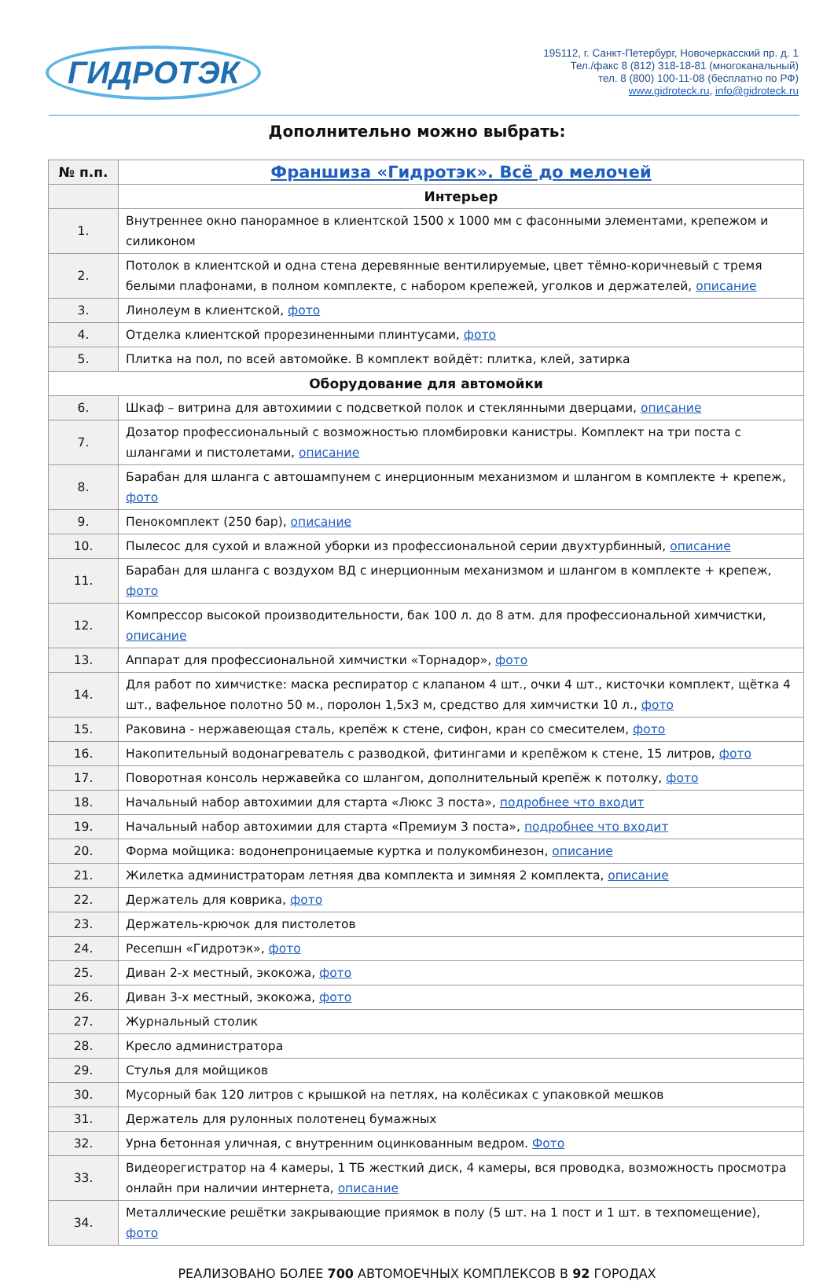ГИДРОТЭК
195112, г. Санкт-Петербург, Новочеркасский пр. д. 1
Тел./факс 8 (812) 318-18-81 (многоканальный)
тел. 8 (800) 100-11-08 (бесплатно по РФ)
www.gidroteck.ru, info@gidroteck.ru
Дополнительно можно выбрать:
| № п.п. | Франшиза «Гидротэк». Всё до мелочей |
| --- | --- |
| | Интерьер |
| 1. | Внутреннее окно панорамное в клиентской 1500 х 1000 мм с фасонными элементами, крепежом и силиконом |
| 2. | Потолок в клиентской и одна стена деревянные вентилируемые, цвет тёмно-коричневый с тремя белыми плафонами, в полном комплекте, с набором крепежей, уголков и держателей, описание |
| 3. | Линолеум в клиентской, фото |
| 4. | Отделка клиентской прорезиненными плинтусами, фото |
| 5. | Плитка на пол, по всей автомойке. В комплект войдёт: плитка, клей, затирка |
| Оборудование для автомойки | |
| 6. | Шкаф – витрина для автохимии с подсветкой полок и стеклянными дверцами, описание |
| 7. | Дозатор профессиональный с возможностью пломбировки канистры. Комплект на три поста с шлангами и пистолетами, описание |
| 8. | Барабан для шланга с автошампунем с инерционным механизмом и шлангом в комплекте + крепеж, фото |
| 9. | Пенокомплект (250 бар), описание |
| 10. | Пылесос для сухой и влажной уборки из профессиональной серии двухтурбинный, описание |
| 11. | Барабан для шланга с воздухом ВД с инерционным механизмом и шлангом в комплекте + крепеж, фото |
| 12. | Компрессор высокой производительности, бак 100 л. до 8 атм. для профессиональной химчистки, описание |
| 13. | Аппарат для профессиональной химчистки «Торнадор», фото |
| 14. | Для работ по химчистке: маска респиратор с клапаном 4 шт., очки 4 шт., кисточки комплект, щётка 4 шт., вафельное полотно 50 м., поролон 1,5х3 м, средство для химчистки 10 л., фото |
| 15. | Раковина - нержавеющая сталь, крепёж к стене, сифон, кран со смесителем, фото |
| 16. | Накопительный водонагреватель с разводкой, фитингами и крепёжом к стене, 15 литров, фото |
| 17. | Поворотная консоль нержавейка со шлангом, дополнительный крепёж к потолку, фото |
| 18. | Начальный набор автохимии для старта «Люкс 3 поста», подробнее что входит |
| 19. | Начальный набор автохимии для старта «Премиум 3 поста», подробнее что входит |
| 20. | Форма мойщика: водонепроницаемые куртка и полукомбинезон, описание |
| 21. | Жилетка администраторам летняя два комплекта и зимняя 2 комплекта, описание |
| 22. | Держатель для коврика, фото |
| 23. | Держатель-крючок для пистолетов |
| 24. | Ресепшн «Гидротэк», фото |
| 25. | Диван 2-х местный, экокожа, фото |
| 26. | Диван 3-х местный, экокожа, фото |
| 27. | Журнальный столик |
| 28. | Кресло администратора |
| 29. | Стулья для мойщиков |
| 30. | Мусорный бак 120 литров с крышкой на петлях, на колёсиках с упаковкой мешков |
| 31. | Держатель для рулонных полотенец бумажных |
| 32. | Урна бетонная уличная, с внутренним оцинкованным ведром. Фото |
| 33. | Видеорегистратор на 4 камеры, 1 ТБ жесткий диск, 4 камеры, вся проводка, возможность просмотра онлайн при наличии интернета, описание |
| 34. | Металлические решётки закрывающие приямок в полу (5 шт. на 1 пост и 1 шт. в техпомещение), фото |
РЕАЛИЗОВАНО БОЛЕЕ 700 АВТОМОЕЧНЫХ КОМПЛЕКСОВ В 92 ГОРОДАХ